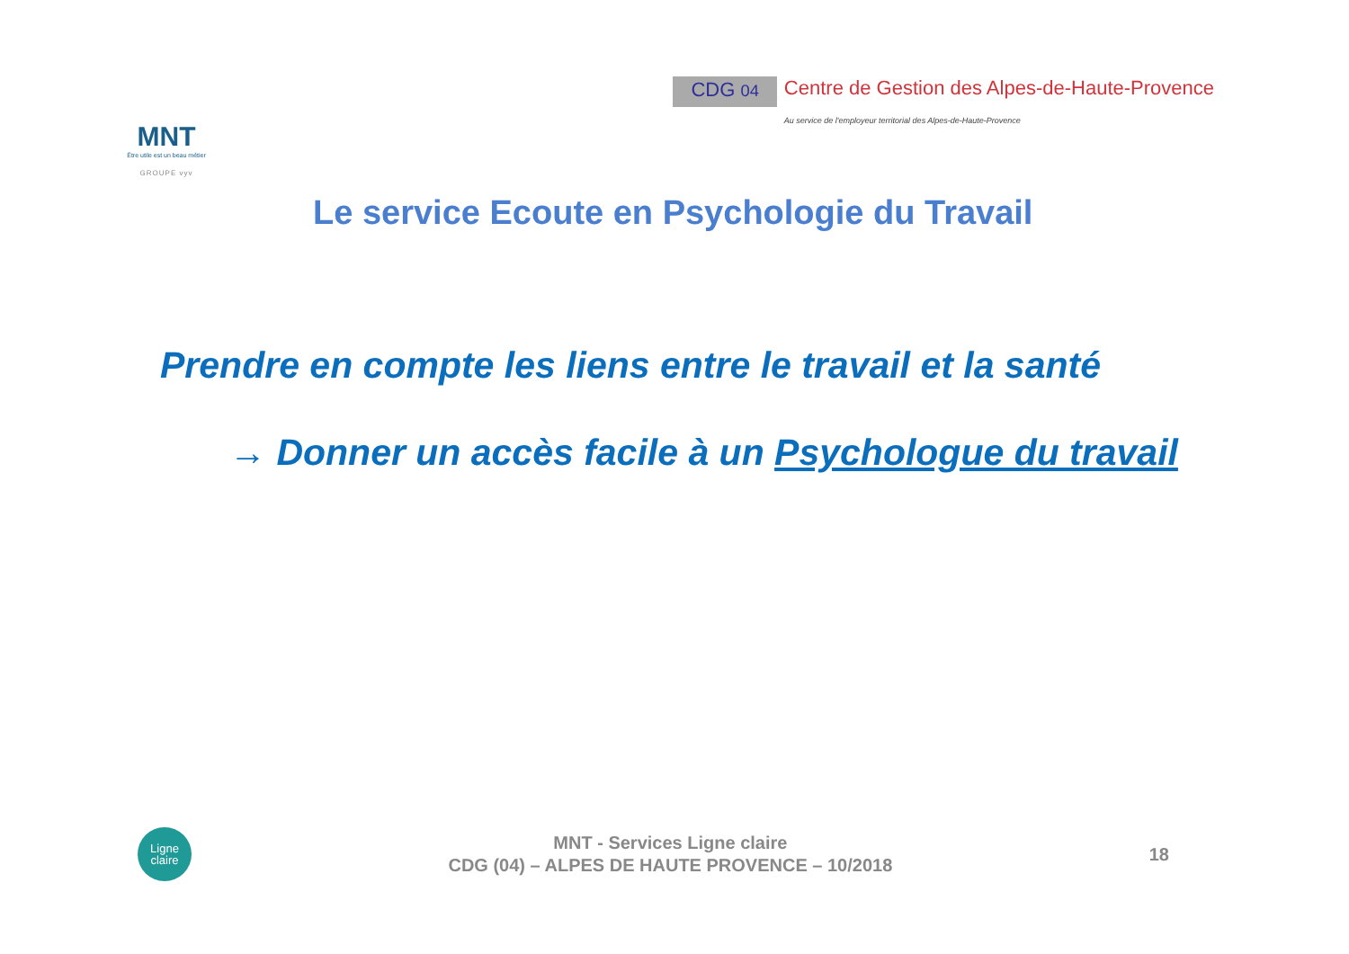MNT
Être utile est un beau métier
GROUPE vyv
CDG 04
Centre de Gestion des Alpes-de-Haute-Provence
Au service de l'employeur territorial des Alpes-de-Haute-Provence
Le service Ecoute en Psychologie du Travail
Prendre en compte les liens entre le travail et la santé
→ Donner un accès facile à un Psychologue du travail
Ligne
claire
MNT - Services Ligne claire
CDG (04) – ALPES DE HAUTE PROVENCE – 10/2018
18